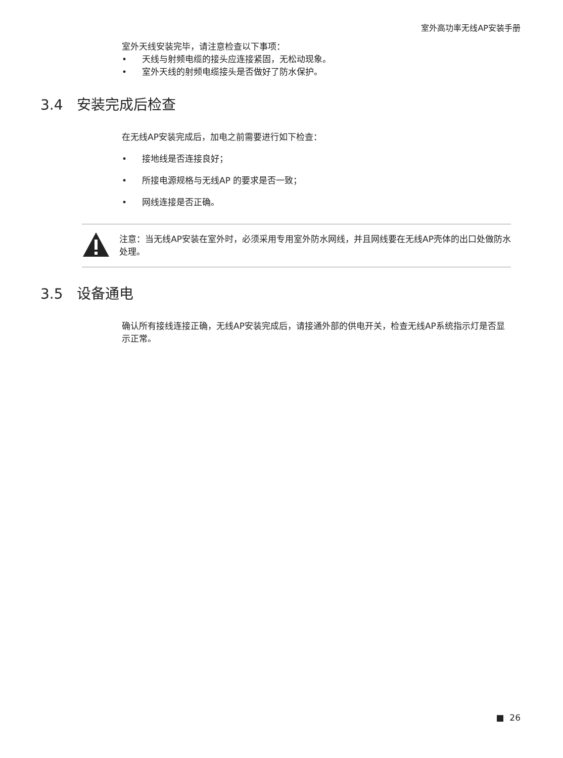室外高功率无线AP安装手册
室外天线安装完毕，请注意检查以下事项：
• 天线与射频电缆的接头应连接紧固，无松动现象。
• 室外天线的射频电缆接头是否做好了防水保护。
3.4 安装完成后检查
在无线AP安装完成后，加电之前需要进行如下检查：
• 接地线是否连接良好；
• 所接电源规格与无线AP 的要求是否一致；
• 网线连接是否正确。
注意：当无线AP安装在室外时，必须采用专用室外防水网线，并且网线要在无线AP壳体的出口处做防水处理。
3.5 设备通电
确认所有接线连接正确，无线AP安装完成后，请接通外部的供电开关，检查无线AP系统指示灯是否显示正常。
■ 26